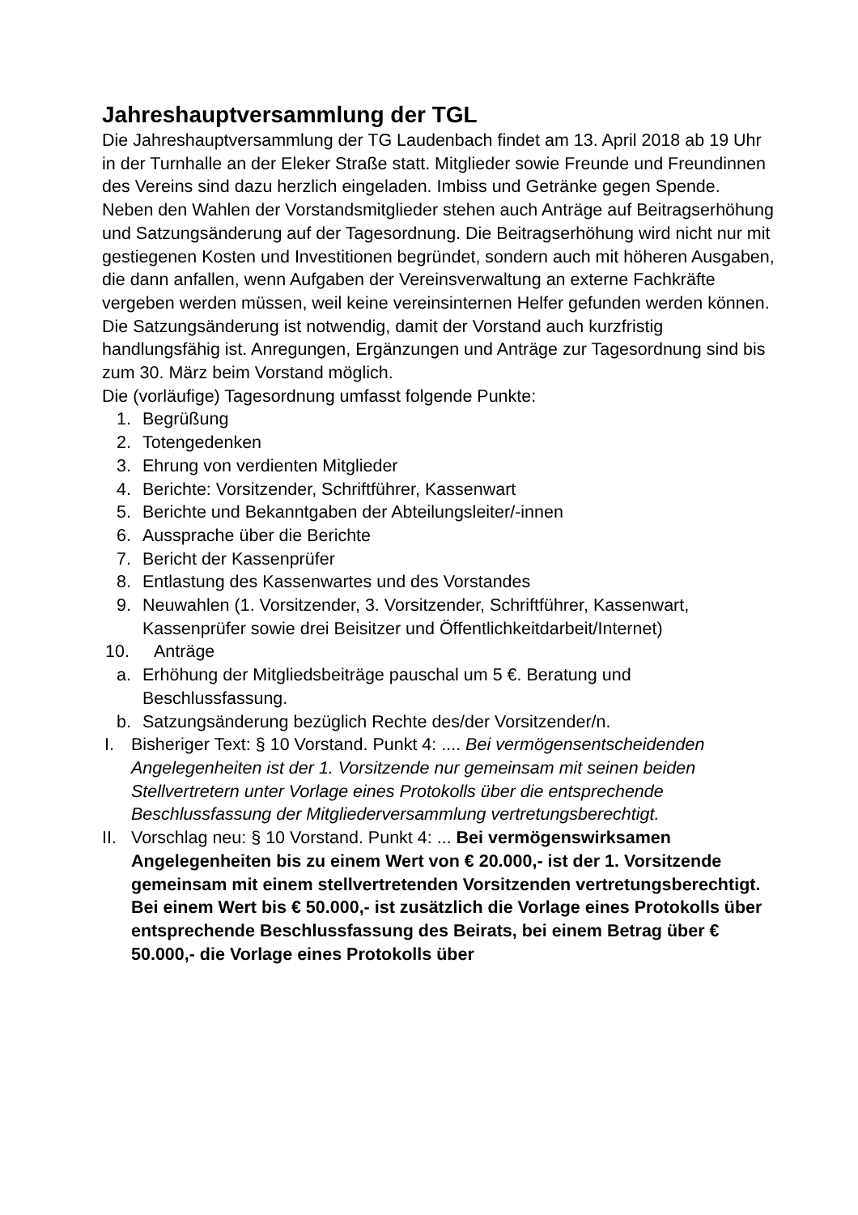Jahreshauptversammlung der TGL
Die Jahreshauptversammlung der TG Laudenbach findet am 13. April 2018 ab 19 Uhr in der Turnhalle an der Eleker Straße statt. Mitglieder sowie Freunde und Freundinnen des Vereins sind dazu herzlich eingeladen. Imbiss und Getränke gegen Spende.
Neben den Wahlen der Vorstandsmitglieder stehen auch Anträge auf Beitragserhöhung und Satzungsänderung auf der Tagesordnung. Die Beitragserhöhung wird nicht nur mit gestiegenen Kosten und Investitionen begründet, sondern auch mit höheren Ausgaben, die dann anfallen, wenn Aufgaben der Vereinsverwaltung an externe Fachkräfte vergeben werden müssen, weil keine vereinsinternen Helfer gefunden werden können. Die Satzungsänderung ist notwendig, damit der Vorstand auch kurzfristig handlungsfähig ist. Anregungen, Ergänzungen und Anträge zur Tagesordnung sind bis zum 30. März beim Vorstand möglich.
Die (vorläufige) Tagesordnung umfasst folgende Punkte:
1. Begrüßung
2. Totengedenken
3. Ehrung von verdienten Mitglieder
4. Berichte: Vorsitzender, Schriftführer, Kassenwart
5. Berichte und Bekanntgaben der Abteilungsleiter/-innen
6. Aussprache über die Berichte
7. Bericht der Kassenprüfer
8. Entlastung des Kassenwartes und des Vorstandes
9. Neuwahlen (1. Vorsitzender, 3. Vorsitzender, Schriftführer, Kassenwart, Kassenprüfer sowie drei Beisitzer und Öffentlichkeitdarbeit/Internet)
10. Anträge
a. Erhöhung der Mitgliedsbeiträge pauschal um 5 €. Beratung und Beschlussfassung.
b. Satzungsänderung bezüglich Rechte des/der Vorsitzender/n.
I. Bisheriger Text: § 10 Vorstand. Punkt 4: .... Bei vermögensentscheidenden Angelegenheiten ist der 1. Vorsitzende nur gemeinsam mit seinen beiden Stellvertretern unter Vorlage eines Protokolls über die entsprechende Beschlussfassung der Mitgliederversammlung vertretungsberechtigt.
II. Vorschlag neu: § 10 Vorstand. Punkt 4: ... Bei vermögenswirksamen Angelegenheiten bis zu einem Wert von € 20.000,- ist der 1. Vorsitzende gemeinsam mit einem stellvertretenden Vorsitzenden vertretungsberechtigt. Bei einem Wert bis € 50.000,- ist zusätzlich die Vorlage eines Protokolls über entsprechende Beschlussfassung des Beirats, bei einem Betrag über € 50.000,- die Vorlage eines Protokolls über